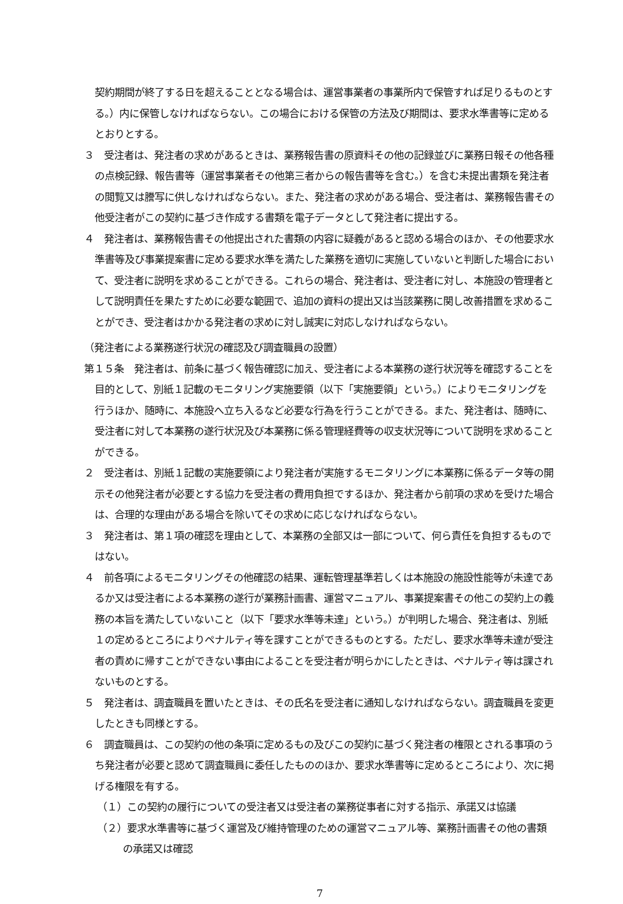契約期間が終了する日を超えることとなる場合は、運営事業者の事業所内で保管すれば足りるものとする。）内に保管しなければならない。この場合における保管の方法及び期間は、要求水準書等に定めるとおりとする。
３　受注者は、発注者の求めがあるときは、業務報告書の原資料その他の記録並びに業務日報その他各種の点検記録、報告書等（運営事業者その他第三者からの報告書等を含む。）を含む未提出書類を発注者の閲覧又は謄写に供しなければならない。また、発注者の求めがある場合、受注者は、業務報告書その他受注者がこの契約に基づき作成する書類を電子データとして発注者に提出する。
４　発注者は、業務報告書その他提出された書類の内容に疑義があると認める場合のほか、その他要求水準書等及び事業提案書に定める要求水準を満たした業務を適切に実施していないと判断した場合において、受注者に説明を求めることができる。これらの場合、発注者は、受注者に対し、本施設の管理者として説明責任を果たすために必要な範囲で、追加の資料の提出又は当該業務に関し改善措置を求めることができ、受注者はかかる発注者の求めに対し誠実に対応しなければならない。
（発注者による業務遂行状況の確認及び調査職員の設置）
第１５条　発注者は、前条に基づく報告確認に加え、受注者による本業務の遂行状況等を確認することを目的として、別紙１記載のモニタリング実施要領（以下「実施要領」という。）によりモニタリングを行うほか、随時に、本施設へ立ち入るなど必要な行為を行うことができる。また、発注者は、随時に、受注者に対して本業務の遂行状況及び本業務に係る管理経費等の収支状況等について説明を求めることができる。
２　受注者は、別紙１記載の実施要領により発注者が実施するモニタリングに本業務に係るデータ等の開示その他発注者が必要とする協力を受注者の費用負担でするほか、発注者から前項の求めを受けた場合は、合理的な理由がある場合を除いてその求めに応じなければならない。
３　発注者は、第１項の確認を理由として、本業務の全部又は一部について、何ら責任を負担するものではない。
４　前各項によるモニタリングその他確認の結果、運転管理基準若しくは本施設の施設性能等が未達であるか又は受注者による本業務の遂行が業務計画書、運営マニュアル、事業提案書その他この契約上の義務の本旨を満たしていないこと（以下「要求水準等未達」という。）が判明した場合、発注者は、別紙１の定めるところによりペナルティ等を課すことができるものとする。ただし、要求水準等未達が受注者の責めに帰すことができない事由によることを受注者が明らかにしたときは、ペナルティ等は課されないものとする。
５　発注者は、調査職員を置いたときは、その氏名を受注者に通知しなければならない。調査職員を変更したときも同様とする。
６　調査職員は、この契約の他の条項に定めるもの及びこの契約に基づく発注者の権限とされる事項のうち発注者が必要と認めて調査職員に委任したもののほか、要求水準書等に定めるところにより、次に掲げる権限を有する。
（１）この契約の履行についての受注者又は受注者の業務従事者に対する指示、承諾又は協議
（２）要求水準書等に基づく運営及び維持管理のための運営マニュアル等、業務計画書その他の書類の承諾又は確認
7